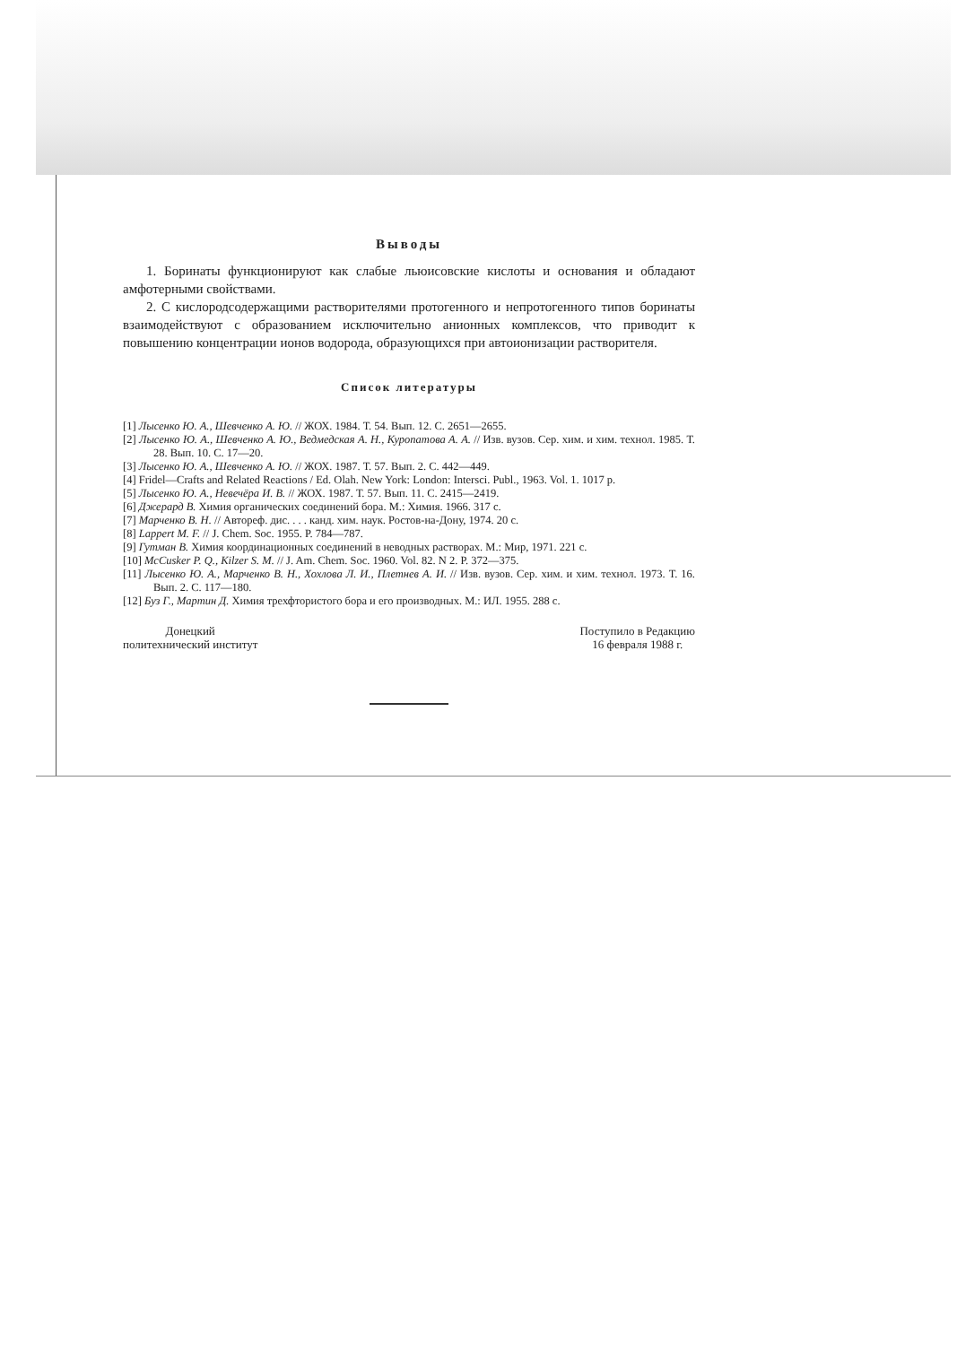Выводы
1. Боринаты функционируют как слабые льюисовские кислоты и основания и обладают амфотерными свойствами.
2. С кислородсодержащими растворителями протогенного и непротогенного типов боринаты взаимодействуют с образованием исключительно анионных комплексов, что приводит к повышению концентрации ионов водорода, образующихся при автоионизации растворителя.
Список литературы
[1] Лысенко Ю. А., Шевченко А. Ю. // ЖОХ. 1984. Т. 54. Вып. 12. С. 2651—2655.
[2] Лысенко Ю. А., Шевченко А. Ю., Ведмедская А. Н., Куропатова А. А. // Изв. вузов. Сер. хим. и хим. технол. 1985. Т. 28. Вып. 10. С. 17—20.
[3] Лысенко Ю. А., Шевченко А. Ю. // ЖОХ. 1987. Т. 57. Вып. 2. С. 442—449.
[4] Fridel—Crafts and Related Reactions / Ed. Olah. New York: London: Intersci. Publ., 1963. Vol. 1. 1017 p.
[5] Лысенко Ю. А., Невечёра И. В. // ЖОХ. 1987. Т. 57. Вып. 11. С. 2415—2419.
[6] Джерард В. Химия органических соединений бора. М.: Химия. 1966. 317 с.
[7] Марченко В. Н. // Автореф. дис. . . . канд. хим. наук. Ростов-на-Дону, 1974. 20 с.
[8] Lappert M. F. // J. Chem. Soc. 1955. P. 784—787.
[9] Гутман В. Химия координационных соединений в неводных растворах. М.: Мир, 1971. 221 с.
[10] McCusker P. Q., Kilzer S. M. // J. Am. Chem. Soc. 1960. Vol. 82. N 2. P. 372—375.
[11] Лысенко Ю. А., Марченко В. Н., Хохлова Л. И., Плетнев А. И. // Изв. вузов. Сер. хим. и хим. технол. 1973. Т. 16. Вып. 2. С. 117—180.
[12] Буз Г., Мартин Д. Химия трехфтористого бора и его производных. М.: ИЛ. 1955. 288 с.
Донецкий
политехнический институт
Поступило в Редакцию
16 февраля 1988 г.